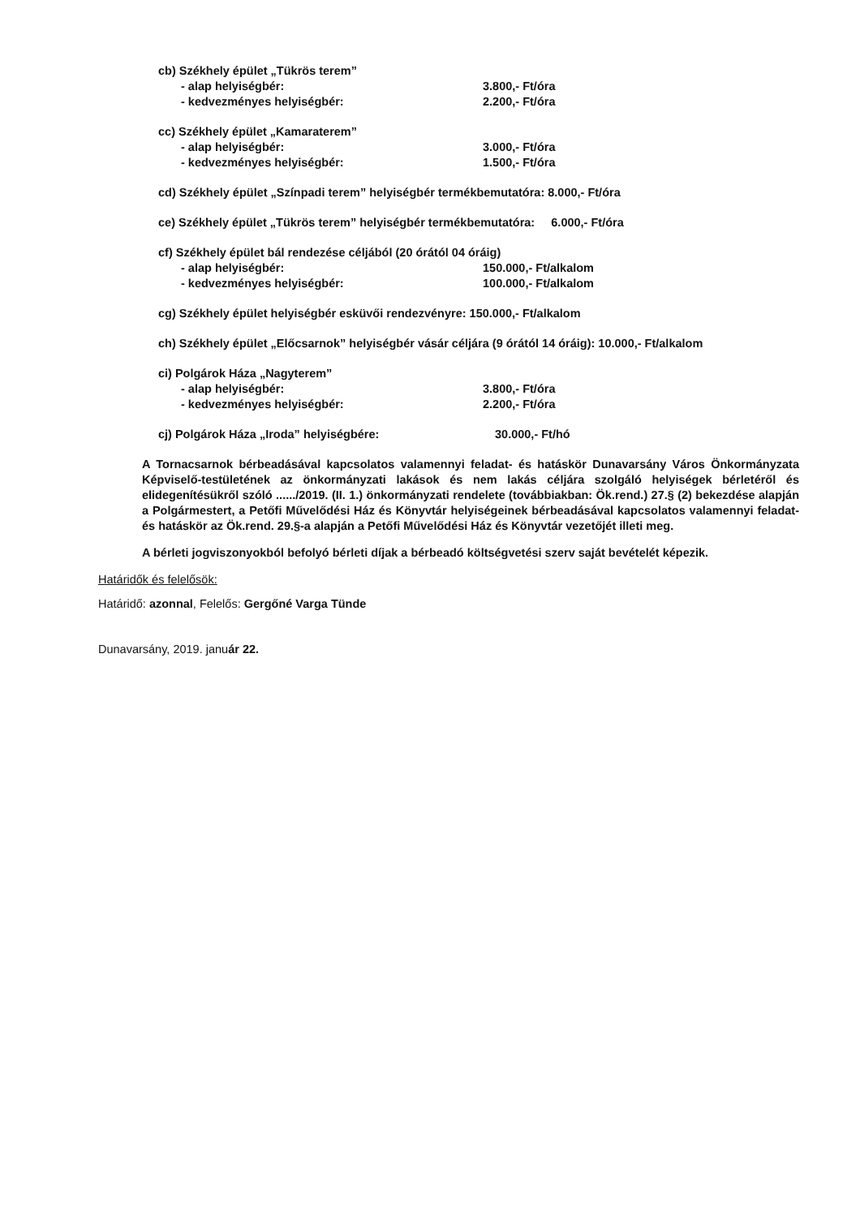cb) Székhely épület „Tükrös terem”
- alap helyiségbér: 3.800,- Ft/óra
- kedvezményes helyiségbér: 2.200,- Ft/óra
cc) Székhely épület „Kamaraterem”
- alap helyiségbér: 3.000,- Ft/óra
- kedvezményes helyiségbér: 1.500,- Ft/óra
cd) Székhely épület „Színpadi terem” helyiségbér termékbemutatóra: 8.000,- Ft/óra
ce) Székhely épület „Tükrös terem” helyiségbér termékbemutatóra: 6.000,- Ft/óra
cf) Székhely épület bál rendezése céljából (20 órától 04 óráig)
- alap helyiségbér: 150.000,- Ft/alkalom
- kedvezményes helyiségbér: 100.000,- Ft/alkalom
cg) Székhely épület helyiségbér esküvői rendezvényre: 150.000,- Ft/alkalom
ch) Székhely épület „Előcsarnok” helyiségbér vásár céljára (9 órától 14 óráig): 10.000,- Ft/alkalom
ci) Polgárok Háza „Nagyterem”
- alap helyiségbér: 3.800,- Ft/óra
- kedvezményes helyiségbér: 2.200,- Ft/óra
cj) Polgárok Háza „Iroda” helyiségbére: 30.000,- Ft/hó
A Tornacsarnok bérbeadásával kapcsolatos valamennyi feladat- és hatáskör Dunavarsány Város Önkormányzata Képviselő-testületének az önkormányzati lakások és nem lakás céljára szolgáló helyiségek bérletéről és elidegenítésükről szóló ....../2019. (II. 1.) önkormányzati rendelete (továbbiakban: Ök.rend.) 27.§ (2) bekezdése alapján a Polgármestert, a Petőfi Művelődési Ház és Könyvtár helyiségeinek bérbeadásával kapcsolatos valamennyi feladat- és hatáskör az Ök.rend. 29.§-a alapján a Petőfi Művelődési Ház és Könyvtár vezetőjét illeti meg.
A bérleti jogviszonyokból befolyó bérleti díjak a bérbeadó költségvetési szerv saját bevételét képezik.
Határidők és felelősök:
Határidő: azonnal, Felelős: Gergőné Varga Tünde
Dunavarsány, 2019. január 22.